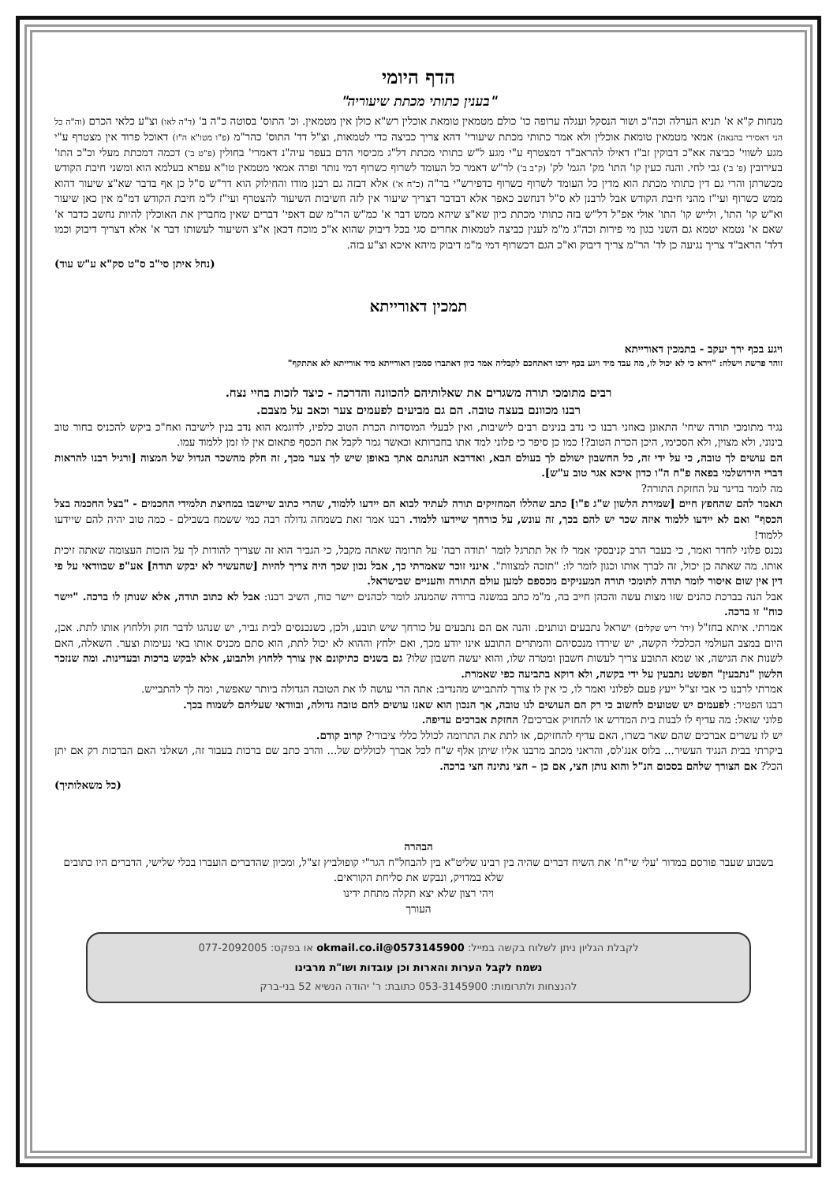הדף היומי
"בענין כתותי מכתת שיעוריה"
מנחות ק"א א' תניא הערלה וכה"כ ושור הנסקל ועגלה ערופה כו' כולם מטמאין טומאת אוכלין רש"א כולן אין מטמאין. וכ' התוס' בסוטה כ"ה ב' (ד"ה לאו) וצ"ע כלאי הכרם (וה"ה כל הני דאסירי בהנאה) אמאי מטמאין טומאת אוכלין ולא אמר כתותי מכתת שיעורי' דהא צריך כביצה כדי לטמאות, וצ"ל דד' התוס' כהר"מ (פ"ו מטו"א ה"ז) דאוכל פרוד אין מצטרף ע"י מגע לשווי' כביצה אא"כ דבוקין זב"ז דאילו להראב"ד דמצטרף ע"י מגע ל"ש כתותי מכתת דל"ג מכיסוי הדם בעפר עיה"נ דאמרי' בחולין (פ"ט ב') דכמה דמכתת מעלי וכ"כ התו' בעירובין (פ' ב') גבי לחי. והנה כעין קו' התו' מק' הגמ' לק' (ק"ב ב') לר"ש דאמר כל העומד לשרוף כשרוף דמי נותר ופרה אמאי מטמאין טו"א עפרא בעלמא הוא ומשני חיבת הקודש מכשרתן והרי גם דין כתותי מכתת הוא מדין כל העומד לשרוף כשרוף כדפירש"י בר"ה (כ"ח א') אלא דבזה גם רבנן מודו והחילוק הוא דר"ש ס"ל כן אף בדבר שא"צ שיעור דהוא ממש כשרוף ועי"ז מהני חיבת הקודש אבל לרבנן לא ס"ל דנחשב כאפר אלא דבדבר דצריך שיעור אין לזה חשיבות השיעור להצטרף ועי"ז ל"מ חיבת הקודש דמ"מ אין כאן שיעור וא"ש קו' התו', ולייש קו' התו' אולי אפ"ל דל"ש בזה כתותי מכתת כיון שא"צ שיהא ממש דבר א' כמ"ש הר"מ שם דאפי' דברים שאין מחברין את האוכלין להיות נחשב כדבר א' שאם א' נטמא יטמא גם השני כגון מי פירות וכה"ג מ"מ לענין כביצה לטמאות אחרים סגי בכל דיבוק שהוא א"כ מוכח דכאן א"צ השיעור לעשותו דבר א' אלא דצריך דיבוק וכמו דלד' הראב"ד צריך נגיעה כן לד' הר"מ צריך דיבוק וא"כ הגם דכשרוף דמי מ"מ דיבוק מיהא איכא וצ"ע בזה.
(נחל איתן סי"ב ס"ט סק"א ע"ש עוד)
תמכין דאורייתא
ויגע בכף ירך יעקב - בתמכין דאורייתא
זוהר פרשת וישלח: "וירא כי לא יכול לו, מה עבד מיד ויגע בכף ירכו דאתחכם לקבליה אמר כיון דאתברו סמכין דאורייתא מיד אורייתא לא אתתקף"
רבים מתומכי תורה משגרים את שאלותיהם להכוונה והדרכה - כיצד לזכות בחיי נצח.
רבנו מכוונם בעצה טובה. הם גם מביעים לפעמים צער וכאב על מצבם.
נגיד מתומכי תורה שיחי' התאונן באוזני רבנו כי נדב בנינים רבים לישיבות, ואין לבעלי המוסדות הכרת הטוב כלפיו, לדוגמא הוא נדב בנין לישיבה ואח"כ ביקש להכניס בחור טוב בינוני, ולא מצוין, ולא הסכימו, היכן הכרת הטוב?! כמו כן סיפר כי פלוני למד אתו בחברותא וכאשר גמר לקבל את הכסף פתאום אין לו זמן ללמוד עמו.
הם עושים לך טובה, כי על ידי זה, כל החשבון ישולם לך בעולם הבא, ואדרבא הנהגתם אתך באופן שיש לך צער מכך, זה חלק מהשכר הגדול של המצוה [ורגיל רבנו להראות דברי הירושלמי בפאה פ"ח ה"ו כדון איכא אגר טוב ע"ש].
מה לומר בדינר על החזקת התורה?
תאמר להם שהחפץ חיים [שמירת הלשון ש"ג פ"ו] כתב שהללו המחזיקים תורה לעתיד לבוא הם יידעו ללמוד, שהרי כתוב שיישבו במחיצת תלמידי החכמים - "בצל החכמה בצל הכסף" ואם לא יידעו ללמוד איזה שכר יש להם בכך, זה עונש, על כורחך שיידעו ללמוד. רבנו אמר זאת בשמחה גדולה רבה כמי ששמח בשבילם - כמה טוב יהיה להם שיידעו ללמוד!
נכנס פלוני לחדר ואמר, כי בעבר הרב קניבסקי אמר לו אל תתרגל לומר 'תודה רבה' על תרומה שאתה מקבל, כי הגביר הוא זה שצריך להודות לך על הזכות העצומה שאתה זיכית אותו. מה שאתה כן יכול, זה לברך אותו וכגון לומר לו: "תזכה למצוות". אינני זוכר שאמרתי כך, אבל נכון שכך היה צריך להיות [שהעשיר לא יבקש תודה] אע"פ שבוודאי על פי דין אין שום איסור לומר תודה לתומכי תורה המעניקים מכספם למען עולם התורה והעניים שבישראל.
אבל הנה בברכת כהנים שזו מצות עשה והכהן חייב בה, מ"מ כתב במשנה ברורה שהמנהג לומר לכהנים יישר כוח, השיב רבנו: אבל לא כתוב תודה, אלא שנותן לו ברכה. "יישר כוח" זו ברכה.
אמרתי. איתא בחז"ל (ירו' ריש שקלים) ישראל נתבעים ונותנים. והנה אם הם נתבעים על כורחך שיש תובע, ולכן, כשנכנסים לבית גביר, יש שנהגו לדבר חזק וללחוץ אותו לתת. אכן, היום במצב העולמי הכלכלי הקשה, יש שירדו מנכסיהם והמתרים התובע אינו יודע מכך, ואם ילחץ וההוא לא יכול לתת, הוא סתם מכניס אותו באי נעימות וצער. השאלה, האם לשנות את הגישה, או שמא התובע צריך לעשות חשבון ומטרה שלו, והוא יעשה חשבון שלו? גם בשנים כתיקונם אין צורך ללחוץ ולתבוע, אלא לבקש ברכות ובעדינות. ומה שנזכר הלשון "נתבעין" הפשט נתבעין על ידי בקשה, ולא דוקא בתביעה כפי שאמרת.
אמרתי לרבנו כי אבי זצ"ל ייעץ פעם לפלוני ואמר לו, כי אין לו צורך להתבייש מהנדיב: אתה הרי עושה לו את הטובה הגדולה ביותר שאפשר, ומה לך להתבייש.
רבנו הפטיר: לפעמים יש שטועים לחשוב כי רק הם העושים לנו טובה, אך הנכון הוא שאנו עושים להם טובה גדולה, ובוודאי שעליהם לשמוח בכך.
פלוני שואל: מה עדיף לו לבנות בית המדרש או להחזיק אברכים? החזקת אברכים עדיפה.
יש לו עשרים אברכים שהם שאר בשרו, האם עדיף להחזיקם, או לתת את התרומה לכולל כללי ציבורי? קרוב קודם.
ביקרתי בבית הנגיד העשיר... בלוס אנג'לס, והראני מכתב מרבנו אליו שיתן אלף ש"ח לכל אברך לכוללים של... והרב כתב שם ברכות בעבור זה, ושאלני האם הברכות רק אם יתן הכל? אם הצורך שלהם בסכום הנ"ל והוא נותן חצי, אם כן – חצי נתינה חצי ברכה.
(כל משאלותיך)
הבהרה
בשבוע שעבר פורסם במדור 'עלי שי"ח' את השיח דברים שהיה בין רבינו שליט"א בין להבחל"ח הגר"י קופולביץ זצ"ל, ומכיון שהדברים הועברו בכלי שלישי, הדברים היו כתובים שלא במדויק, ונבקש את סליחת הקוראים.
ויהי רצון שלא יצא תקלה מתחת ידינו
העורך
לקבלת הגליון ניתן לשלוח בקשה במייל: 0573145900@okmail.co.il או בפקס: 077-2092005
נשמח לקבל הערות והארות וכן עובדות ושו"ת מרבינו
להנצחות ולתרומות: 053-3145900 כתובת: ר' יהודה הנשיא 52 בני-ברק